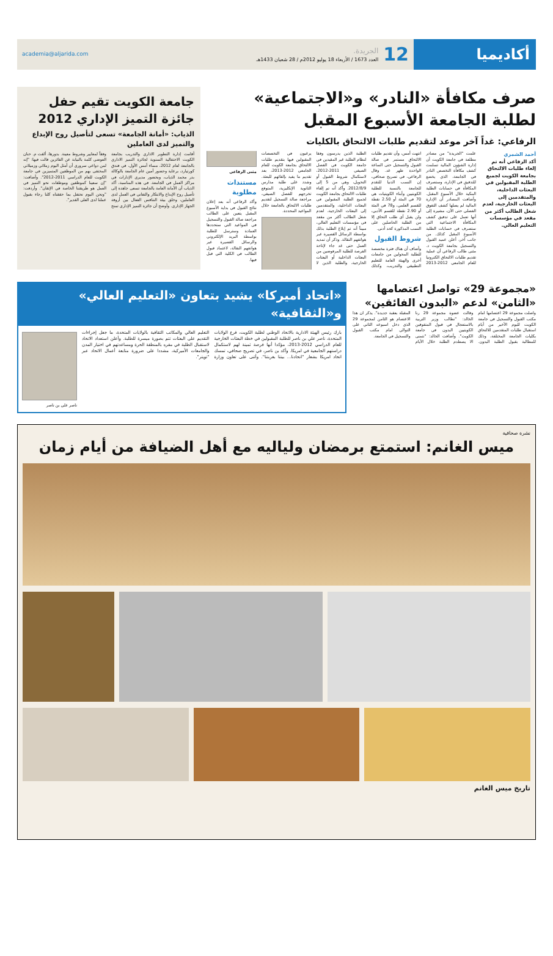أكاديميا
12
الجريدة.
العدد 1673 / الأربعاء 18 يوليو 2012م / 28 شعبان 1433هـ
academia@aljarida.com
صرف مكافأة «النادر» و«الاجتماعية» لطلبة الجامعة الأسبوع المقبل
الرفاعي: غداً آخر موعد لتقديم طلبات الالتحاق بالكليات
أحمد الشمري
أكد الرفاعي أنه تم إلغاء طلبات الالتحاق بجامعة الكويت لجميع الطلبة المقبولين في البعثات الداخلية، والمتقدمين إلى البعثات الخارجية، لعدم شغل الطالب أكثر من مقعد في مؤسسات التعليم العالي.
علمت "الجريدة" من مصادر مطلعة في جامعة الكويت أن إدارة الشؤون المالية تسلمت كشف مكافأة التخصص النادر في الجامعة، الذي يخضع للتدقيق في الإدارة، وستصرف المكافأة في حسابات الطلبة البنكية خلال الأسبوع المقبل. وأضافت المصادر أن الإدارة المالية لم يصلها كشف التفوق الفصلي حتى الآن، مشيرة إلى أنها تعمل على تدقيق كشف المكافأة الاجتماعية التي ستصرف في حسابات الطلبة الأسبوع المقبل كذلك. من جانب آخر، أعلن عميد القبول والتسجيل بجامعة الكويت د. مثنى طالب الرفاعي أن عملية تقديم طلبات الالتحاق الكترونيا للعام الجامعي 2012-2013 انتهت أمس، وأن تقديم طلبات الالتحاق مستمر في صالة القبول والتسجيل حتى الساعة الواحدة ظهر غد. وقال الرفاعي، في تصريح صحافي، إن النسب الدنيا للتقدم للجامعة بالنسبة للطلبة الكويتيين وأبناء الكويتيات هي 70 في المئة أو 2.50 نقطة للقسم العلمي، و78 في المئة أو 2.90 نقطة للقسم الأدبي، ولن يقبل أي طلب التحاق إلا من الطلبة الحاصلين على النسب المذكورة كحد أدنى.
شروط القبول
وأضاف أن هناك فترة مخصصة للطلبة المحولين من جامعات أخرى والهيئة العامة للتعليم التطبيقي والتدريب، وكذلك الطلبة الذين يدرسون وفقا لنظام الطلبة غير المقيدين في جامعة الكويت في الفصل الصيفي 2011-2012، لاستكمال شروط القبول أو التحويل، وهي من 5 إلى 2012/8/9. وأكد أنه تم إلغاء طلبات الالتحاق بجامعة الكويت لجميع الطلبة المقبولين في البعثات الداخلية، والمتقدمين إلى البعثات الخارجية، لعدم شغل الطالب أكثر من مقعد في مؤسسات التعليم العالي، مبيناً أنه تم إبلاغ الطلبة بذلك بواسطة الرسائل القصيرة عبر هواتفهم النقالة. وذكر أن تمديد العمل حتى غد جاء لإتاحة الفرصة للطلبة المرفوضين من البعثات الداخلية أو البعثات الخارجية، والطلبة الذين لا يرغبون في التخصصات المقبولين فيها بتقديم طلبات الالتحاق بجامعة الكويت للعام الجامعي 2012-2013، بعد تقديم ما يفيد بإلغائهم للبعثة. وشدد على طلبة مدارس الثانوية الإنكليزية، المتوقع تخرجهم للفصل الصيفي، مراجعة صالة التسجيل لتقديم طلبات الالتحاق بالجامعة خلال المواعيد المحددة.
مثنى الرفاعي
مستندات مطلوبة
وأكد الرفاعي أنه بعد إعلان نتائج القبول في بداية الأسبوع المقبل يتعين على الطالب مراجعة صالة القبول والتسجيل في المواعيد التي ستحددها العمادة وسترسل للطلبة بواسطة البريد الإلكتروني والرسائل القصيرة عبر هواتفهم النقالة، لاعتماد قبول الطالب في الكلية التي قبل فيها.
جامعة الكويت تقيم حفل جائزة التميز الإداري 2012
الذياب: «أمانة الجامعة» تسعى لتأصيل روح الإبداع والتميز لدى العاملين
أقامت إدارة التطوير الاداري والتدريب بجامعة الكويت الاحتفالية السنوية لجائزة التميز الاداري بالجامعة لعام 2012، مساء أمس الأول، في فندق كورتيارد، برعاية وحضور أمين عام الجامعة بالوكالة بدر محمد الذياب، وبحضور مديري الإدارات في مراكز العمل في الجامعة. في هذه المناسبة، أكد الذياب أن الأمانة العامة بالجامعة تسعى جاهدة إلى تأصيل روح الإبداع والابتكار والتفاني في العمل لدى العاملين، وخلق بيئة التنافس الفعال بين أروقة الجهاز الإداري. وأوضح أن جائزة التميز الإداري تمنح وفقاً لمعايير وشروط معينة. بدورها، ألقت م. حنان العوضي كلمة بالنيابة عن الفائزين قالت فيها: "إنه لمن دواعي سروري أن أمثل اليوم زملائي وزميلاتي المحتفى بهم من الموظفين المتميزين في جامعة الكويت للعام الدراسي 2011-2012". وأضافت: "إن سعينا كموظفين وموظفات نحو التميز في العمل هو طريقتنا الخاصة في الإتقان". وأردفت: "ونحن اليوم نحتفل بما حققناه كلنا رجاء بقبول عملنا لدى العلي القدير".
«مجموعة 29» تواصل اعتصامها «الثامن» لدعم «البدون الفائقين»
واصلت مجموعة 29 اعتصامها امام مكتب القبول والتسجيل في جامعة الكويت لليوم الأخير من أيام استقبال طلبات المتقدمين للالتحاق بكليات الجامعة المختلفة، وذلك للمطالبة بقبول الطلبة البدون. وقالت عضوة مجموعة 29 رنا الخالد: "نطالب وزير التربية بالاستعجال في قبول المتفوقين الكويتيين البدون في جامعة الكويت". وأضافت الخالد: "نتمنى الا يصطدم الطلبة خلال الأيام المقبلة بعقبة جديدة". يذكر ان هذا الاعتصام هو الثامن لمجموعة 29 الذي دخل اسبوعه الثاني على التوالي امام مكتب القبول والتسجيل في الجامعة.
«اتحاد أميركا» يشيد بتعاون «التعليم العالي» و«الثقافية»
بارك رئيس الهيئة الادارية بالاتحاد الوطني لطلبة الكويت، فرع الولايات المتحدة، ناصر علي بن ناصر للطلبة المقبولين في خطة البعثات الخارجية للعام الدراسي 2012-2013، مؤكدا أنها فرصة ثمينة لهم لاستكمال دراستهم الجامعية في امريكا. وأكد بن ناصر، في تصريح صحافي، تمسك اتحاد امريكا بشعار "اتحادنا... بيتنا بغربتنا". وأثنى على تعاون وزارة التعليم العالي والمكاتب الثقافية بالولايات المتحدة، ما جعل إجراءات التقديم على البعثات تتم بصورة ميسرة للطلبة. وأعلن استعداد الاتحاد لاستقبال الطلبة في مقره بالمنطقة الحرة ومساعدتهم في اختيار المدن والجامعات الأميركية، مشددا على ضرورة متابعة أعمال الاتحاد عبر "تويتر".
ناصر علي بن ناصر
نشرة صحافية
ميس الغانم: استمتع برمضان ولياليه مع أهل الضيافة من أيام زمان
تاريخ ميس الغانم